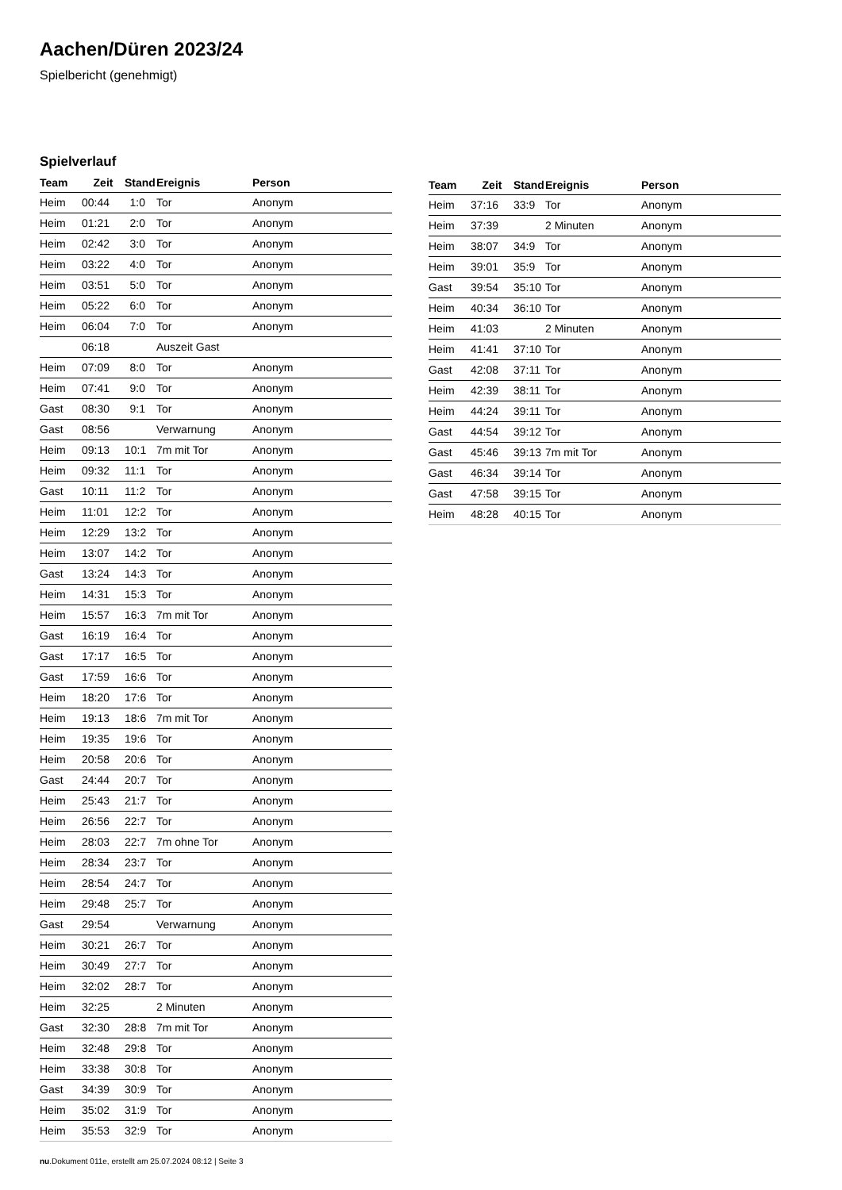Aachen/Düren 2023/24
Spielbericht (genehmigt)
Spielverlauf
| Team | Zeit | Stand | Ereignis | Person |
| --- | --- | --- | --- | --- |
| Heim | 00:44 | 1:0 | Tor | Anonym |
| Heim | 01:21 | 2:0 | Tor | Anonym |
| Heim | 02:42 | 3:0 | Tor | Anonym |
| Heim | 03:22 | 4:0 | Tor | Anonym |
| Heim | 03:51 | 5:0 | Tor | Anonym |
| Heim | 05:22 | 6:0 | Tor | Anonym |
| Heim | 06:04 | 7:0 | Tor | Anonym |
| | 06:18 | | Auszeit Gast | |
| Heim | 07:09 | 8:0 | Tor | Anonym |
| Heim | 07:41 | 9:0 | Tor | Anonym |
| Gast | 08:30 | 9:1 | Tor | Anonym |
| Gast | 08:56 | | Verwarnung | Anonym |
| Heim | 09:13 | 10:1 | 7m mit Tor | Anonym |
| Heim | 09:32 | 11:1 | Tor | Anonym |
| Gast | 10:11 | 11:2 | Tor | Anonym |
| Heim | 11:01 | 12:2 | Tor | Anonym |
| Heim | 12:29 | 13:2 | Tor | Anonym |
| Heim | 13:07 | 14:2 | Tor | Anonym |
| Gast | 13:24 | 14:3 | Tor | Anonym |
| Heim | 14:31 | 15:3 | Tor | Anonym |
| Heim | 15:57 | 16:3 | 7m mit Tor | Anonym |
| Gast | 16:19 | 16:4 | Tor | Anonym |
| Gast | 17:17 | 16:5 | Tor | Anonym |
| Gast | 17:59 | 16:6 | Tor | Anonym |
| Heim | 18:20 | 17:6 | Tor | Anonym |
| Heim | 19:13 | 18:6 | 7m mit Tor | Anonym |
| Heim | 19:35 | 19:6 | Tor | Anonym |
| Heim | 20:58 | 20:6 | Tor | Anonym |
| Gast | 24:44 | 20:7 | Tor | Anonym |
| Heim | 25:43 | 21:7 | Tor | Anonym |
| Heim | 26:56 | 22:7 | Tor | Anonym |
| Heim | 28:03 | 22:7 | 7m ohne Tor | Anonym |
| Heim | 28:34 | 23:7 | Tor | Anonym |
| Heim | 28:54 | 24:7 | Tor | Anonym |
| Heim | 29:48 | 25:7 | Tor | Anonym |
| Gast | 29:54 | | Verwarnung | Anonym |
| Heim | 30:21 | 26:7 | Tor | Anonym |
| Heim | 30:49 | 27:7 | Tor | Anonym |
| Heim | 32:02 | 28:7 | Tor | Anonym |
| Heim | 32:25 | | 2 Minuten | Anonym |
| Gast | 32:30 | 28:8 | 7m mit Tor | Anonym |
| Heim | 32:48 | 29:8 | Tor | Anonym |
| Heim | 33:38 | 30:8 | Tor | Anonym |
| Gast | 34:39 | 30:9 | Tor | Anonym |
| Heim | 35:02 | 31:9 | Tor | Anonym |
| Heim | 35:53 | 32:9 | Tor | Anonym |
| Team | Zeit | Stand | Ereignis | Person |
| --- | --- | --- | --- | --- |
| Heim | 37:16 | 33:9 | Tor | Anonym |
| Heim | 37:39 | | 2 Minuten | Anonym |
| Heim | 38:07 | 34:9 | Tor | Anonym |
| Heim | 39:01 | 35:9 | Tor | Anonym |
| Gast | 39:54 | 35:10 | Tor | Anonym |
| Heim | 40:34 | 36:10 | Tor | Anonym |
| Heim | 41:03 | | 2 Minuten | Anonym |
| Heim | 41:41 | 37:10 | Tor | Anonym |
| Gast | 42:08 | 37:11 | Tor | Anonym |
| Heim | 42:39 | 38:11 | Tor | Anonym |
| Heim | 44:24 | 39:11 | Tor | Anonym |
| Gast | 44:54 | 39:12 | Tor | Anonym |
| Gast | 45:46 | 39:13 | 7m mit Tor | Anonym |
| Gast | 46:34 | 39:14 | Tor | Anonym |
| Gast | 47:58 | 39:15 | Tor | Anonym |
| Heim | 48:28 | 40:15 | Tor | Anonym |
nu.Dokument 011e, erstellt am 25.07.2024 08:12 | Seite 3